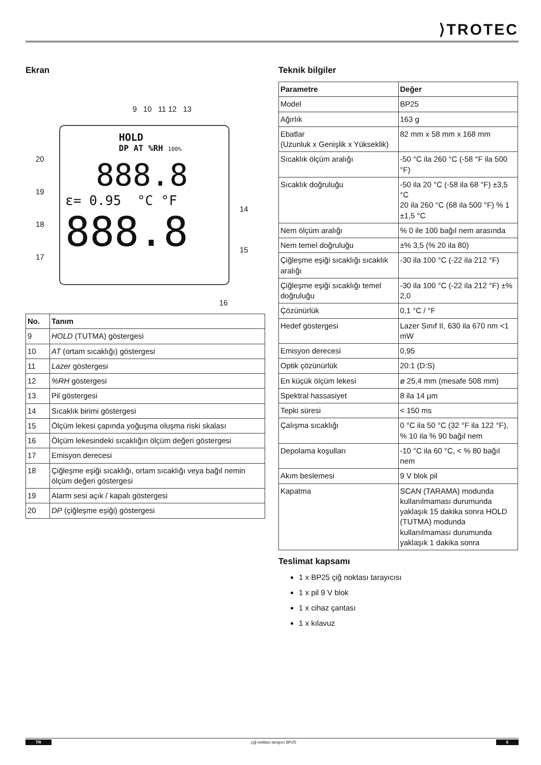⟩TROTEC
Ekran
9 10 11 12 13
HOLD
DP AT %RH 100%
888.8
ε= 0.95 °C °F
888.8
20
19
18
17
14
15
16
| No. | Tanım |
| --- | --- |
| 9 | HOLD (TUTMA) göstergesi |
| 10 | AT (ortam sıcaklığı) göstergesi |
| 11 | Lazer göstergesi |
| 12 | %RH göstergesi |
| 13 | Pil göstergesi |
| 14 | Sıcaklık birimi göstergesi |
| 15 | Ölçüm lekesi çapında yoğuşma oluşma riski skalası |
| 16 | Ölçüm lekesindeki sıcaklığın ölçüm değeri göstergesi |
| 17 | Emisyon derecesi |
| 18 | Çiğleşme eşiği sıcaklığı, ortam sıcaklığı veya bağıl nemin ölçüm değeri göstergesi |
| 19 | Alarm sesi açık / kapalı göstergesi |
| 20 | DP (çiğleşme eşiği) göstergesi |
Teknik bilgiler
| Parametre | Değer |
| --- | --- |
| Model | BP25 |
| Ağırlık | 163 g |
| Ebatlar (Uzunluk x Genişlik x Yükseklik) | 82 mm x 58 mm x 168 mm |
| Sıcaklık ölçüm aralığı | -50 °C ila 260 °C (-58 °F ila 500 °F) |
| Sıcaklık doğruluğu | -50 ila 20 °C (-58 ila 68 °F) ±3,5 °C 20 ila 260 °C (68 ila 500 °F) % 1 ±1,5 °C |
| Nem ölçüm aralığı | % 0 ile 100 bağıl nem arasında |
| Nem temel doğruluğu | ±% 3,5 (% 20 ila 80) |
| Çiğleşme eşiği sıcaklığı sıcaklık aralığı | -30 ila 100 °C (-22 ila 212 °F) |
| Çiğleşme eşiği sıcaklığı temel doğruluğu | -30 ila 100 °C (-22 ila 212 °F) ±% 2,0 |
| Çözünürlük | 0,1 °C / °F |
| Hedef göstergesi | Lazer Sınıf II, 630 ila 670 nm <1 mW |
| Emisyon derecesi | 0,95 |
| Optik çözünürlük | 20:1 (D:S) |
| En küçük ölçüm lekesi | ø 25,4 mm (mesafe 508 mm) |
| Spektral hassasiyet | 8 ila 14 µm |
| Tepki süresi | < 150 ms |
| Çalışma sıcaklığı | 0 °C ila 50 °C (32 °F ila 122 °F), % 10 ila % 90 bağıl nem |
| Depolama koşulları | -10 °C ila 60 °C, < % 80 bağıl nem |
| Akım beslemesi | 9 V blok pil |
| Kapatma | SCAN (TARAMA) modunda kullanılmaması durumunda yaklaşık 15 dakika sonra HOLD (TUTMA) modunda kullanılmaması durumunda yaklaşık 1 dakika sonra |
Teslimat kapsamı
1 x BP25 çiğ noktası tarayıcısı
1 x pil 9 V blok
1 x cihaz çantası
1 x kılavuz
TR çiğ noktası tarayıcı BP25 5